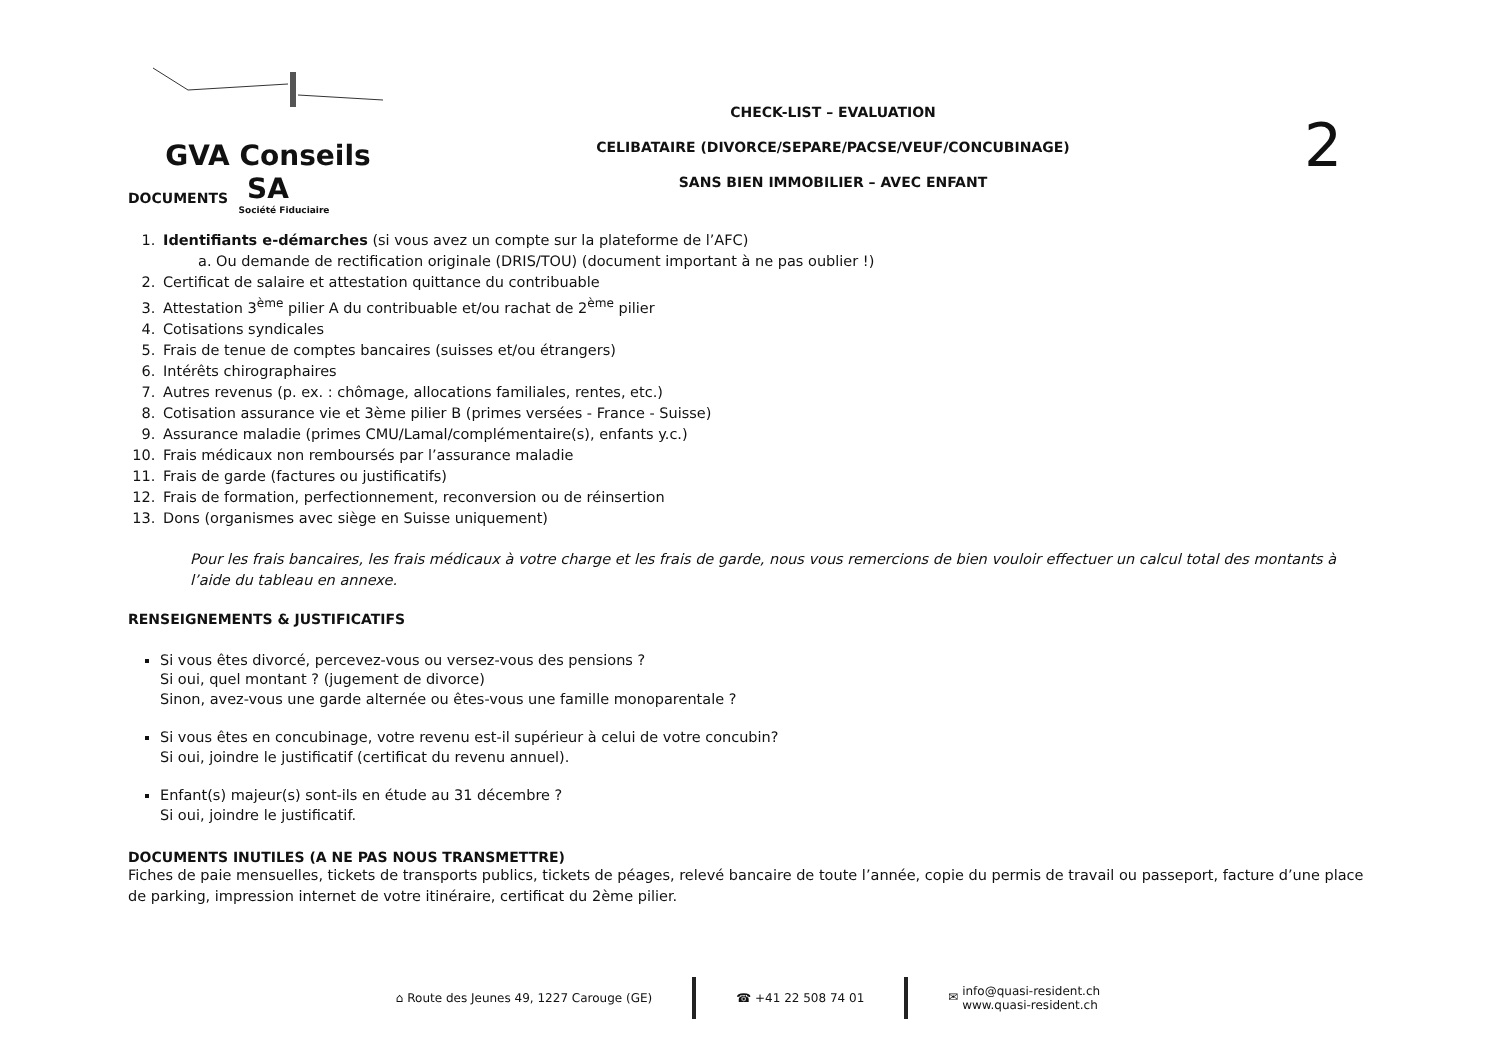GVA Conseils SA
Société Fiduciaire
CHECK-LIST – EVALUATION
CELIBATAIRE (DIVORCE/SEPARE/PACSE/VEUF/CONCUBINAGE)
SANS BIEN IMMOBILIER – AVEC ENFANT
2
DOCUMENTS
1. Identifiants e-démarches (si vous avez un compte sur la plateforme de l’AFC)
a. Ou demande de rectification originale (DRIS/TOU) (document important à ne pas oublier !)
2. Certificat de salaire et attestation quittance du contribuable
3. Attestation 3<sup>ème</sup> pilier A du contribuable et/ou rachat de 2<sup>ème</sup> pilier
4. Cotisations syndicales
5. Frais de tenue de comptes bancaires (suisses et/ou étrangers)
6. Intérêts chirographaires
7. Autres revenus (p. ex. : chômage, allocations familiales, rentes, etc.)
8. Cotisation assurance vie et 3ème pilier B (primes versées - France - Suisse)
9. Assurance maladie (primes CMU/Lamal/complémentaire(s), enfants y.c.)
10. Frais médicaux non remboursés par l’assurance maladie
11. Frais de garde (factures ou justificatifs)
12. Frais de formation, perfectionnement, reconversion ou de réinsertion
13. Dons (organismes avec siège en Suisse uniquement)
Pour les frais bancaires, les frais médicaux à votre charge et les frais de garde, nous vous remercions de bien vouloir effectuer un calcul total des montants à l’aide du tableau en annexe.
RENSEIGNEMENTS & JUSTIFICATIFS
Si vous êtes divorcé, percevez-vous ou versez-vous des pensions ?
Si oui, quel montant ? (jugement de divorce)
Sinon, avez-vous une garde alternée ou êtes-vous une famille monoparentale ?
Si vous êtes en concubinage, votre revenu est-il supérieur à celui de votre concubin?
Si oui, joindre le justificatif (certificat du revenu annuel).
Enfant(s) majeur(s) sont-ils en étude au 31 décembre ?
Si oui, joindre le justificatif.
DOCUMENTS INUTILES (A NE PAS NOUS TRANSMETTRE)
Fiches de paie mensuelles, tickets de transports publics, tickets de péages, relevé bancaire de toute l’année, copie du permis de travail ou passeport, facture d’une place de parking, impression internet de votre itinéraire, certificat du 2ème pilier.
⌂ Route des Jeunes 49, 1227 Carouge (GE)
☎ +41 22 508 74 01
✉ info@quasi-resident.ch
www.quasi-resident.ch